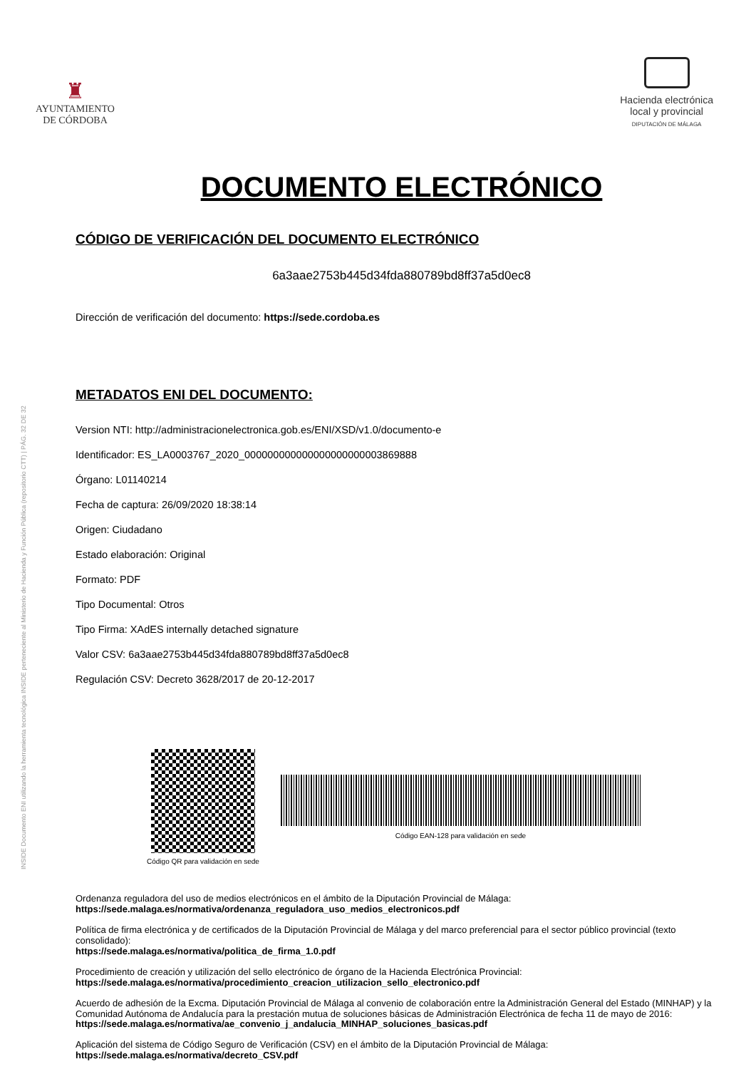♜
AYUNTAMIENTO
DE CÓRDOBA
Hacienda electrónica
local y provincial
DIPUTACIÓN DE MÁLAGA
INSIDE Documento ENI utilizando la herramienta tecnológica INSIDE perteneciente al Ministerio de Hacienda y Función Pública (repositorio CTT) | PÁG. 32 DE 32
DOCUMENTO ELECTRÓNICO
CÓDIGO DE VERIFICACIÓN DEL DOCUMENTO ELECTRÓNICO
6a3aae2753b445d34fda880789bd8ff37a5d0ec8
Dirección de verificación del documento: https://sede.cordoba.es
METADATOS ENI DEL DOCUMENTO:
Version NTI: http://administracionelectronica.gob.es/ENI/XSD/v1.0/documento-e
Identificador: ES_LA0003767_2020_000000000000000000000003869888
Órgano: L01140214
Fecha de captura: 26/09/2020 18:38:14
Origen: Ciudadano
Estado elaboración: Original
Formato: PDF
Tipo Documental: Otros
Tipo Firma: XAdES internally detached signature
Valor CSV: 6a3aae2753b445d34fda880789bd8ff37a5d0ec8
Regulación CSV: Decreto 3628/2017 de 20-12-2017
Código QR para validación en sede
Código EAN-128 para validación en sede
Ordenanza reguladora del uso de medios electrónicos en el ámbito de la Diputación Provincial de Málaga:
https://sede.malaga.es/normativa/ordenanza_reguladora_uso_medios_electronicos.pdf
Política de firma electrónica y de certificados de la Diputación Provincial de Málaga y del marco preferencial para el sector público provincial (texto consolidado):
https://sede.malaga.es/normativa/politica_de_firma_1.0.pdf
Procedimiento de creación y utilización del sello electrónico de órgano de la Hacienda Electrónica Provincial:
https://sede.malaga.es/normativa/procedimiento_creacion_utilizacion_sello_electronico.pdf
Acuerdo de adhesión de la Excma. Diputación Provincial de Málaga al convenio de colaboración entre la Administración General del Estado (MINHAP) y la Comunidad Autónoma de Andalucía para la prestación mutua de soluciones básicas de Administración Electrónica de fecha 11 de mayo de 2016:
https://sede.malaga.es/normativa/ae_convenio_j_andalucia_MINHAP_soluciones_basicas.pdf
Aplicación del sistema de Código Seguro de Verificación (CSV) en el ámbito de la Diputación Provincial de Málaga:
https://sede.malaga.es/normativa/decreto_CSV.pdf